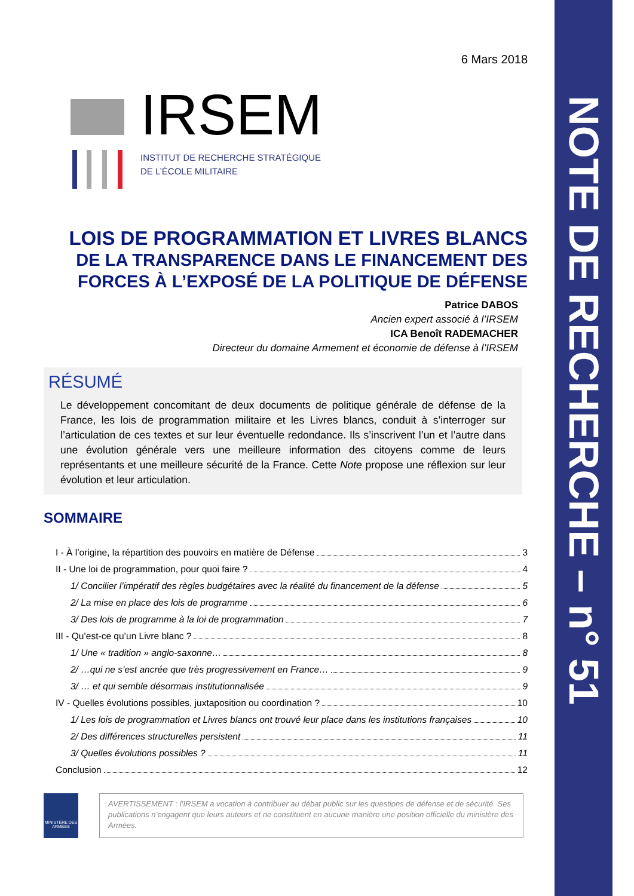NOTE DE RECHERCHE – n° 51
6 Mars 2018
IRSEM
INSTITUT DE RECHERCHE STRATÉGIQUE
DE L’ÉCOLE MILITAIRE
LOIS DE PROGRAMMATION ET LIVRES BLANCS
DE LA TRANSPARENCE DANS LE FINANCEMENT DES FORCES À L’EXPOSÉ DE LA POLITIQUE DE DÉFENSE
Patrice DABOS
Ancien expert associé à l’IRSEM
ICA Benoît RADEMACHER
Directeur du domaine Armement et économie de défense à l’IRSEM
RÉSUMÉ
Le développement concomitant de deux documents de politique générale de défense de la France, les lois de programmation militaire et les Livres blancs, conduit à s’interroger sur l’articulation de ces textes et sur leur éventuelle redondance. Ils s’inscrivent l’un et l’autre dans une évolution générale vers une meilleure information des citoyens comme de leurs représentants et une meilleure sécurité de la France. Cette Note propose une réflexion sur leur évolution et leur articulation.
SOMMAIRE
I - À l’origine, la répartition des pouvoirs en matière de Défense 3
II - Une loi de programmation, pour quoi faire ? 4
1/ Concilier l’impératif des règles budgétaires avec la réalité du financement de la défense 5
2/ La mise en place des lois de programme 6
3/ Des lois de programme à la loi de programmation 7
III - Qu’est-ce qu’un Livre blanc ? 8
1/ Une « tradition » anglo-saxonne… 8
2/ …qui ne s’est ancrée que très progressivement en France… 9
3/ … et qui semble désormais institutionnalisée 9
IV - Quelles évolutions possibles, juxtaposition ou coordination ? 10
1/ Les lois de programmation et Livres blancs ont trouvé leur place dans les institutions françaises 10
2/ Des différences structurelles persistent 11
3/ Quelles évolutions possibles ? 11
Conclusion 12
MINISTÈRE DES ARMÉES
AVERTISSEMENT : l’IRSEM a vocation à contribuer au débat public sur les questions de défense et de sécurité. Ses publications n’engagent que leurs auteurs et ne constituent en aucune manière une position officielle du ministère des Armées.